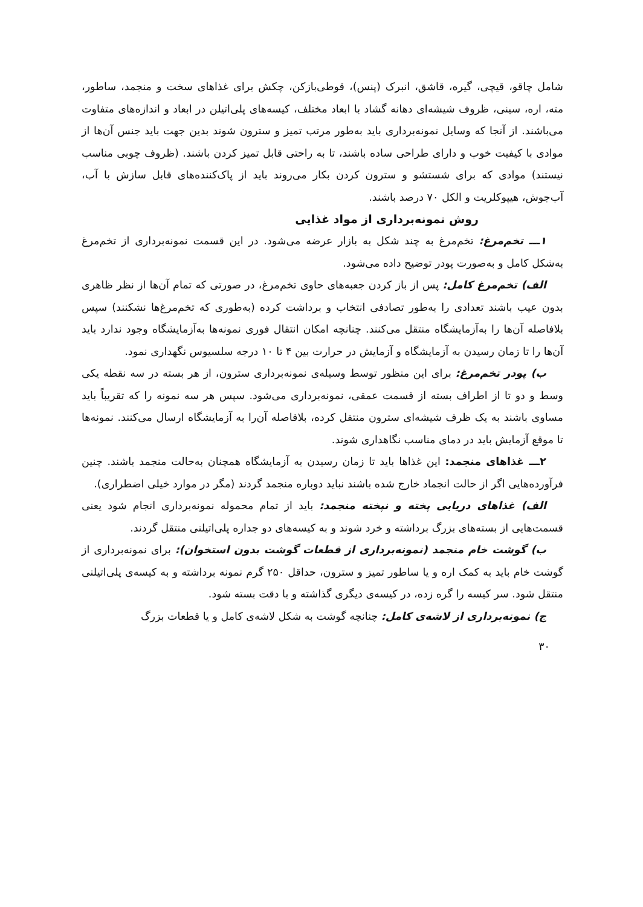شامل چاقو، قیچی، گیره، قاشق، انبرک (پنس)، قوطی‌بازکن، چکش برای غذاهای سخت و منجمد، ساطور، مته، اره، سینی، ظروف شیشه‌ای دهانه گشاد با ابعاد مختلف، کیسه‌های پلی‌اتیلن در ابعاد و اندازه‌های متفاوت می‌باشند. از آنجا که وسایل نمونه‌برداری باید به‌طور مرتب تمیز و سترون شوند بدین جهت باید جنس آن‌ها از موادی با کیفیت خوب و دارای طراحی ساده باشند، تا به راحتی قابل تمیز کردن باشند. (ظروف چوبی مناسب نیستند) موادی که برای شستشو و سترون کردن بکار می‌روند باید از پاک‌کننده‌های قابل سازش با آب، آب‌جوش، هیپوکلریت و الکل ۷۰ درصد باشند.
روش نمونه‌برداری از مواد غذایی
۱ـــ تخم‌مرغ: تخم‌مرغ به چند شکل به بازار عرضه می‌شود. در این قسمت نمونه‌برداری از تخم‌مرغ به‌شکل کامل و به‌صورت پودر توضیح داده می‌شود.
الف) تخم‌مرغ کامل: پس از باز کردن جعبه‌های حاوی تخم‌مرغ، در صورتی که تمام آن‌ها از نظر ظاهری بدون عیب باشند تعدادی را به‌طور تصادفی انتخاب و برداشت کرده (به‌طوری که تخم‌مرغ‌ها نشکنند) سپس بلافاصله آن‌ها را به‌آزمایشگاه منتقل می‌کنند. چنانچه امکان انتقال فوری نمونه‌ها به‌آزمایشگاه وجود ندارد باید آن‌ها را تا زمان رسیدن به آزمایشگاه و آزمایش در حرارت بین ۴ تا ۱۰ درجه سلسیوس نگهداری نمود.
ب) پودر تخم‌مرغ: برای این منظور توسط وسیله‌ی نمونه‌برداری سترون، از هر بسته در سه نقطه یکی وسط و دو تا از اطراف بسته از قسمت عمقی، نمونه‌برداری می‌شود. سپس هر سه نمونه را که تقریباً باید مساوی باشند به یک ظرف شیشه‌ای سترون منتقل کرده، بلافاصله آن‌را به آزمایشگاه ارسال می‌کنند. نمونه‌ها تا موقع آزمایش باید در دمای مناسب نگاهداری شوند.
۲ـــ غذاهای منجمد: این غذاها باید تا زمان رسیدن به آزمایشگاه همچنان به‌حالت منجمد باشند. چنین فرآورده‌هایی اگر از حالت انجماد خارج شده باشند نباید دوباره منجمد گردند (مگر در موارد خیلی اضطراری).
الف) غذاهای دریایی پخته و نپخته منجمد: باید از تمام محموله نمونه‌برداری انجام شود یعنی قسمت‌هایی از بسته‌های بزرگ برداشته و خرد شوند و به کیسه‌های دو جداره پلی‌اتیلنی منتقل گردند.
ب) گوشت خام منجمد (نمونه‌برداری از قطعات گوشت بدون استخوان): برای نمونه‌برداری از گوشت خام باید به کمک اره و یا ساطور تمیز و سترون، حداقل ۲۵۰ گرم نمونه برداشته و به کیسه‌ی پلی‌اتیلنی منتقل شود. سر کیسه را گره زده، در کیسه‌ی دیگری گذاشته و با دقت بسته شود.
ج) نمونه‌برداری از لاشه‌ی کامل: چنانچه گوشت به شکل لاشه‌ی کامل و یا قطعات بزرگ
۳۰